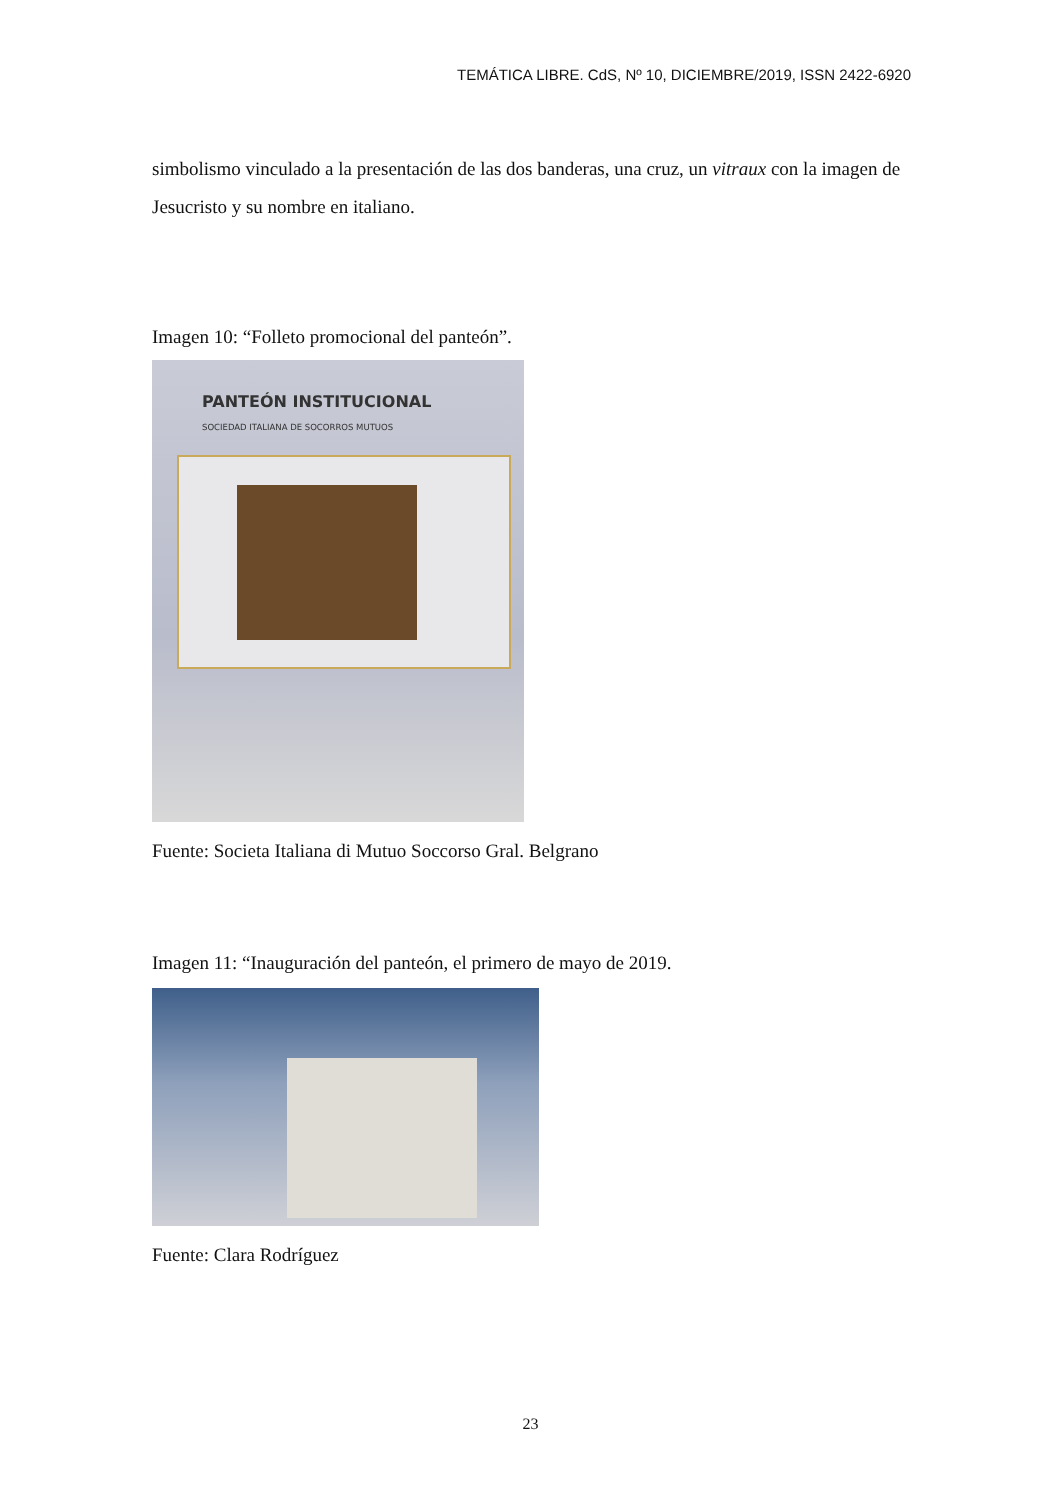TEMÁTICA LIBRE. CdS, Nº 10, DICIEMBRE/2019, ISSN 2422-6920
simbolismo vinculado a la presentación de las dos banderas, una cruz, un vitraux con la imagen de Jesucristo y su nombre en italiano.
Imagen 10: “Folleto promocional del panteón”.
PANTEÓN INSTITUCIONAL
SOCIEDAD ITALIANA DE SOCORROS MUTUOS
Fuente: Societa Italiana di Mutuo Soccorso Gral. Belgrano
Imagen 11: “Inauguración del panteón, el primero de mayo de 2019.
Fuente: Clara Rodríguez
23